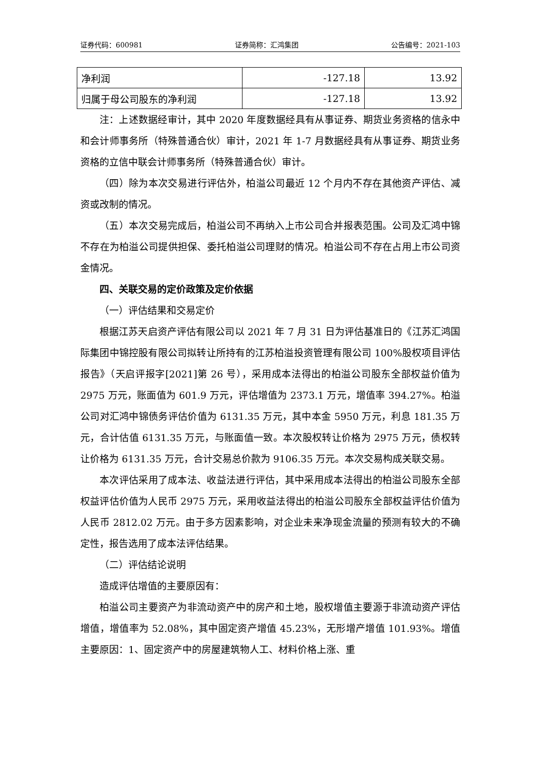证券代码：600981 证券简称：汇鸿集团 公告编号：2021-103
| 净利润 | -127.18 | 13.92 |
| 归属于母公司股东的净利润 | -127.18 | 13.92 |
注：上述数据经审计，其中 2020 年度数据经具有从事证券、期货业务资格的信永中和会计师事务所（特殊普通合伙）审计，2021 年 1-7 月数据经具有从事证券、期货业务资格的立信中联会计师事务所（特殊普通合伙）审计。
（四）除为本次交易进行评估外，柏溢公司最近 12 个月内不存在其他资产评估、减资或改制的情况。
（五）本次交易完成后，柏溢公司不再纳入上市公司合并报表范围。公司及汇鸿中锦不存在为柏溢公司提供担保、委托柏溢公司理财的情况。柏溢公司不存在占用上市公司资金情况。
四、关联交易的定价政策及定价依据
（一）评估结果和交易定价
根据江苏天启资产评估有限公司以 2021 年 7 月 31 日为评估基准日的《江苏汇鸿国际集团中锦控股有限公司拟转让所持有的江苏柏溢投资管理有限公司 100%股权项目评估报告》（天启评报字[2021]第 26 号），采用成本法得出的柏溢公司股东全部权益价值为 2975 万元，账面值为 601.9 万元，评估增值为 2373.1 万元，增值率 394.27%。柏溢公司对汇鸿中锦债务评估价值为 6131.35 万元，其中本金 5950 万元，利息 181.35 万元，合计估值 6131.35 万元，与账面值一致。本次股权转让价格为 2975 万元，债权转让价格为 6131.35 万元，合计交易总价款为 9106.35 万元。本次交易构成关联交易。
本次评估采用了成本法、收益法进行评估，其中采用成本法得出的柏溢公司股东全部权益评估价值为人民币 2975 万元，采用收益法得出的柏溢公司股东全部权益评估价值为人民币 2812.02 万元。由于多方因素影响，对企业未来净现金流量的预测有较大的不确定性，报告选用了成本法评估结果。
（二）评估结论说明
造成评估增值的主要原因有：
柏溢公司主要资产为非流动资产中的房产和土地，股权增值主要源于非流动资产评估增值，增值率为 52.08%，其中固定资产增值 45.23%，无形增产增值 101.93%。增值主要原因：1、固定资产中的房屋建筑物人工、材料价格上涨、重